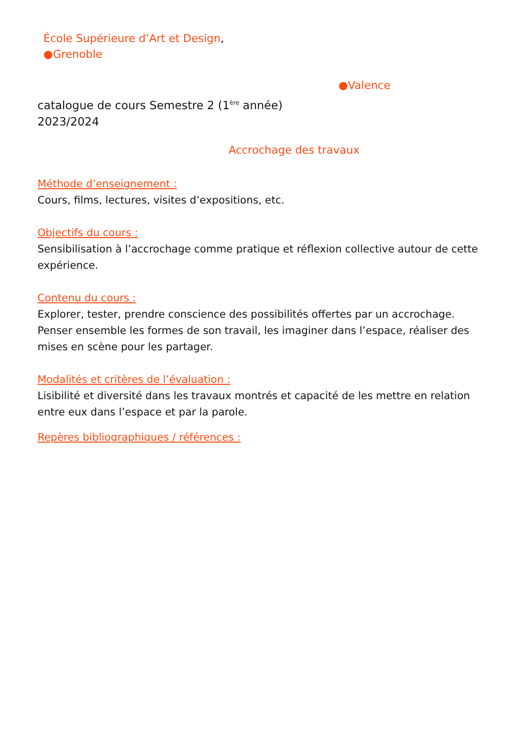École Supérieure d’Art et Design,
●Grenoble
●Valence
catalogue de cours Semestre 2 (1<sup>ère</sup> année)
2023/2024
Accrochage des travaux
Méthode d’enseignement :
Cours, films, lectures, visites d’expositions, etc.
Objectifs du cours :
Sensibilisation à l’accrochage comme pratique et réflexion collective autour de cette expérience.
Contenu du cours :
Explorer, tester, prendre conscience des possibilités offertes par un accrochage. Penser ensemble les formes de son travail, les imaginer dans l’espace, réaliser des mises en scène pour les partager.
Modalités et critères de l’évaluation :
Lisibilité et diversité dans les travaux montrés et capacité de les mettre en relation entre eux dans l’espace et par la parole.
Repères bibliographiques / références :